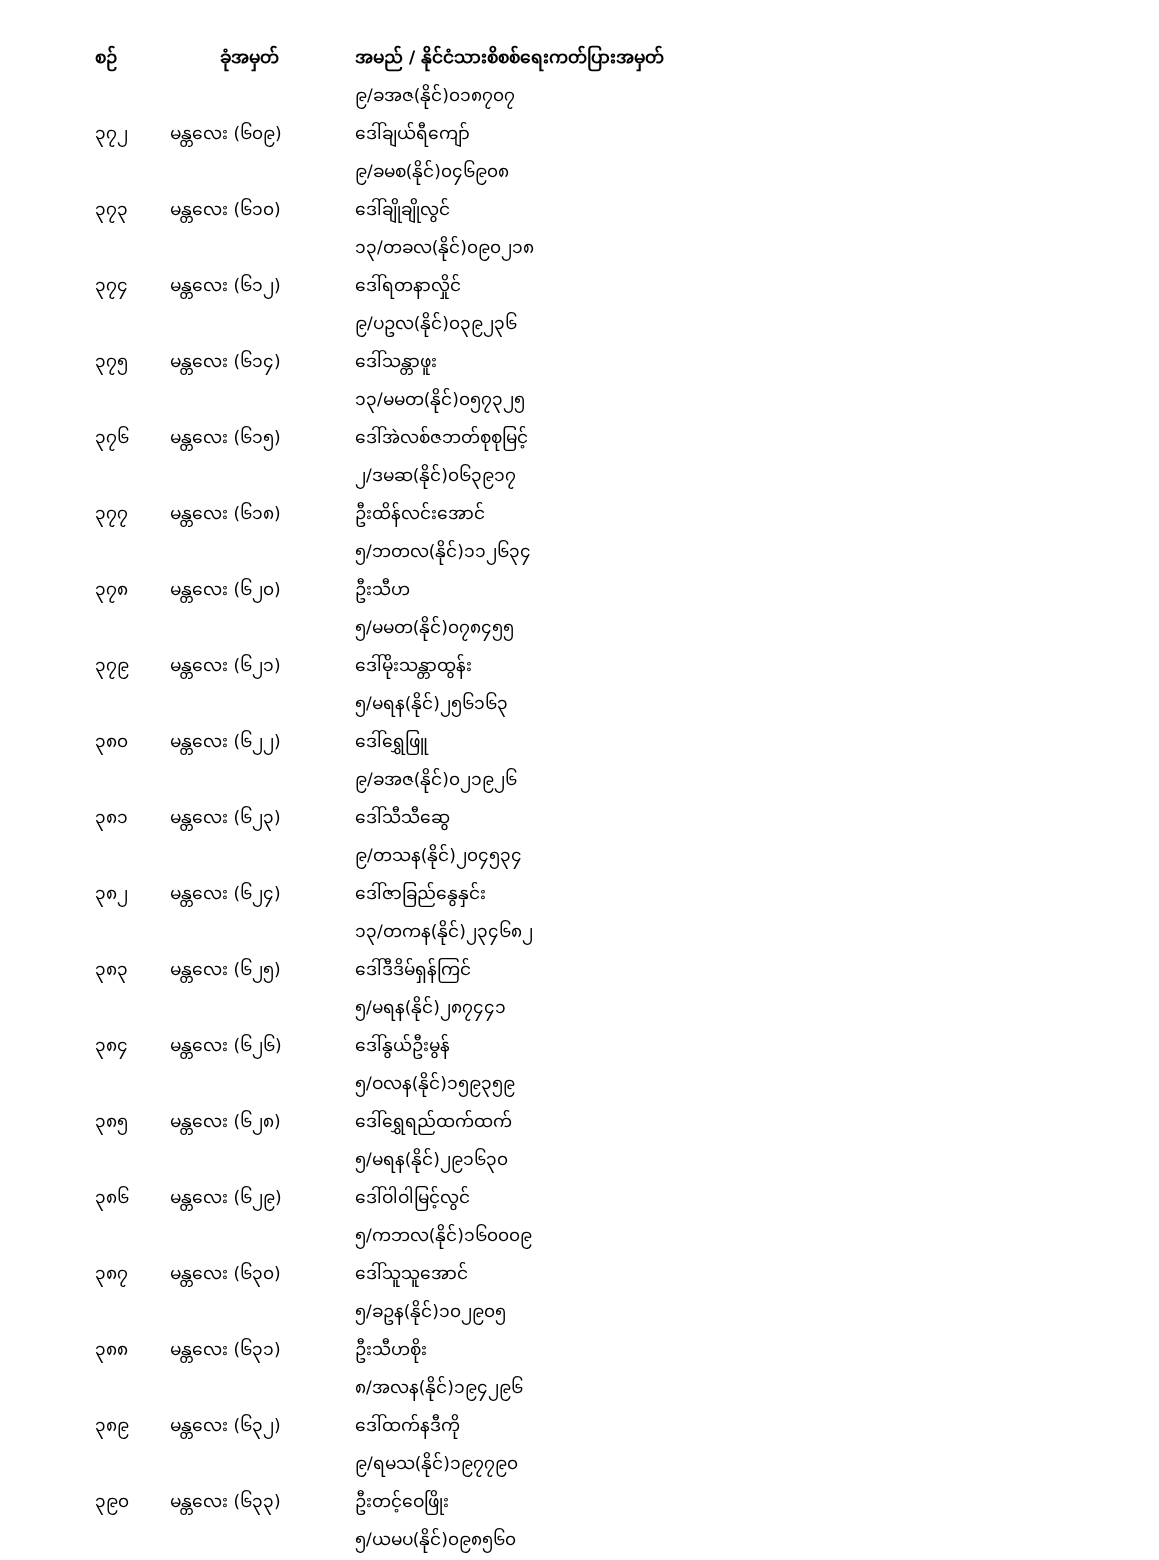| စဉ် | ခုံအမှတ် | အမည် / နိုင်ငံသားစိစစ်ရေးကတ်ပြားအမှတ် |
| --- | --- | --- |
| | | ၉/ခအဇ(နိုင်)၀၁၈၇၀၇ |
| ၃၇၂ | မန္တလေး (၆၀၉) | ဒေါ်ချယ်ရီကျော် |
| | | ၉/ခမစ(နိုင်)၀၄၆၉၀၈ |
| ၃၇၃ | မန္တလေး (၆၁၀) | ဒေါ်ချိုချိုလွင် |
| | | ၁၃/တခလ(နိုင်)၀၉၀၂၁၈ |
| ၃၇၄ | မန္တလေး (၆၁၂) | ဒေါ်ရတနာလှိုင် |
| | | ၉/ပဥလ(နိုင်)၀၃၉၂၃၆ |
| ၃၇၅ | မန္တလေး (၆၁၄) | ဒေါ်သန္တာဖူး |
| | | ၁၃/မမတ(နိုင်)၀၅၇၃၂၅ |
| ၃၇၆ | မန္တလေး (၆၁၅) | ဒေါ်အဲလစ်ဇဘတ်စုစုမြင့် |
| | | ၂/ဒမဆ(နိုင်)၀၆၃၉၁၇ |
| ၃၇၇ | မန္တလေး (၆၁၈) | ဦးထိန်လင်းအောင် |
| | | ၅/ဘတလ(နိုင်)၁၁၂၆၃၄ |
| ၃၇၈ | မန္တလေး (၆၂၀) | ဦးသီဟ |
| | | ၅/မမတ(နိုင်)၀၇၈၄၅၅ |
| ၃၇၉ | မန္တလေး (၆၂၁) | ဒေါ်မိုးသန္တာထွန်း |
| | | ၅/မရန(နိုင်)၂၅၆၁၆၃ |
| ၃၈၀ | မန္တလေး (၆၂၂) | ဒေါ်ရွှေဖြူ |
| | | ၉/ခအဇ(နိုင်)၀၂၁၉၂၆ |
| ၃၈၁ | မန္တလေး (၆၂၃) | ဒေါ်သီသီဆွေ |
| | | ၉/တသန(နိုင်)၂၀၄၅၃၄ |
| ၃၈၂ | မန္တလေး (၆၂၄) | ဒေါ်ဇာခြည်နွေနှင်း |
| | | ၁၃/တကန(နိုင်)၂၃၄၆၈၂ |
| ၃၈၃ | မန္တလေး (၆၂၅) | ဒေါ်ဒီဒိမ်ရှန်ကြင် |
| | | ၅/မရန(နိုင်)၂၈၇၄၄၁ |
| ၃၈၄ | မန္တလေး (၆၂၆) | ဒေါ်နွယ်ဦးမွန် |
| | | ၅/ဝလန(နိုင်)၁၅၉၃၅၉ |
| ၃၈၅ | မန္တလေး (၆၂၈) | ဒေါ်ရွှေရည်ထက်ထက် |
| | | ၅/မရန(နိုင်)၂၉၁၆၃၀ |
| ၃၈၆ | မန္တလေး (၆၂၉) | ဒေါ်ဝါဝါမြင့်လွင် |
| | | ၅/ကဘလ(နိုင်)၁၆၀၀၀၉ |
| ၃၈၇ | မန္တလေး (၆၃၀) | ဒေါ်သူသူအောင် |
| | | ၅/ခဥန(နိုင်)၁၀၂၉၀၅ |
| ၃၈၈ | မန္တလေး (၆၃၁) | ဦးသီဟစိုး |
| | | ၈/အလန(နိုင်)၁၉၄၂၉၆ |
| ၃၈၉ | မန္တလေး (၆၃၂) | ဒေါ်ထက်နဒီကို |
| | | ၉/ရမသ(နိုင်)၁၉၇၇၉၀ |
| ၃၉၀ | မန္တလေး (၆၃၃) | ဦးတင့်ဝေဖြိုး |
| | | ၅/ယမပ(နိုင်)၀၉၈၅၆၀ |